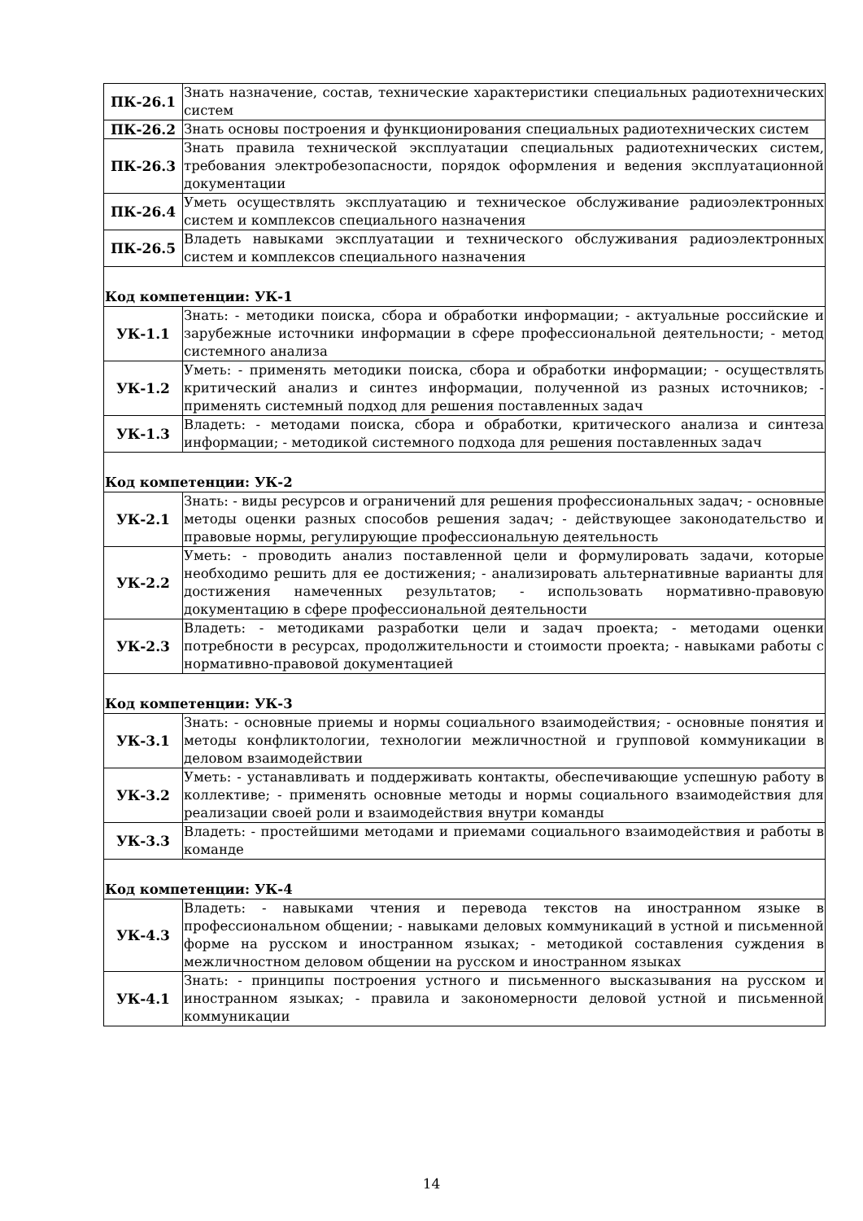| ПК-26.1 | Знать назначение, состав, технические характеристики специальных радиотехнических систем |
| ПК-26.2 | Знать основы построения и функционирования специальных радиотехнических систем |
| ПК-26.3 | Знать правила технической эксплуатации специальных радиотехнических систем, требования электробезопасности, порядок оформления и ведения эксплуатационной документации |
| ПК-26.4 | Уметь осуществлять эксплуатацию и техническое обслуживание радиоэлектронных систем и комплексов специального назначения |
| ПК-26.5 | Владеть навыками эксплуатации и технического обслуживания радиоэлектронных систем и комплексов специального назначения |
| Код компетенции: УК-1 | |
| УК-1.1 | Знать: - методики поиска, сбора и обработки информации; - актуальные российские и зарубежные источники информации в сфере профессиональной деятельности; - метод системного анализа |
| УК-1.2 | Уметь: - применять методики поиска, сбора и обработки информации; - осуществлять критический анализ и синтез информации, полученной из разных источников; - применять системный подход для решения поставленных задач |
| УК-1.3 | Владеть: - методами поиска, сбора и обработки, критического анализа и синтеза информации; - методикой системного подхода для решения поставленных задач |
| Код компетенции: УК-2 | |
| УК-2.1 | Знать: - виды ресурсов и ограничений для решения профессиональных задач; - основные методы оценки разных способов решения задач; - действующее законодательство и правовые нормы, регулирующие профессиональную деятельность |
| УК-2.2 | Уметь: - проводить анализ поставленной цели и формулировать задачи, которые необходимо решить для ее достижения; - анализировать альтернативные варианты для достижения намеченных результатов; - использовать нормативно-правовую документацию в сфере профессиональной деятельности |
| УК-2.3 | Владеть: - методиками разработки цели и задач проекта; - методами оценки потребности в ресурсах, продолжительности и стоимости проекта; - навыками работы с нормативно-правовой документацией |
| Код компетенции: УК-3 | |
| УК-3.1 | Знать: - основные приемы и нормы социального взаимодействия; - основные понятия и методы конфликтологии, технологии межличностной и групповой коммуникации в деловом взаимодействии |
| УК-3.2 | Уметь: - устанавливать и поддерживать контакты, обеспечивающие успешную работу в коллективе; - применять основные методы и нормы социального взаимодействия для реализации своей роли и взаимодействия внутри команды |
| УК-3.3 | Владеть: - простейшими методами и приемами социального взаимодействия и работы в команде |
| Код компетенции: УК-4 | |
| УК-4.3 | Владеть: - навыками чтения и перевода текстов на иностранном языке в профессиональном общении; - навыками деловых коммуникаций в устной и письменной форме на русском и иностранном языках; - методикой составления суждения в межличностном деловом общении на русском и иностранном языках |
| УК-4.1 | Знать: - принципы построения устного и письменного высказывания на русском и иностранном языках; - правила и закономерности деловой устной и письменной коммуникации |
14